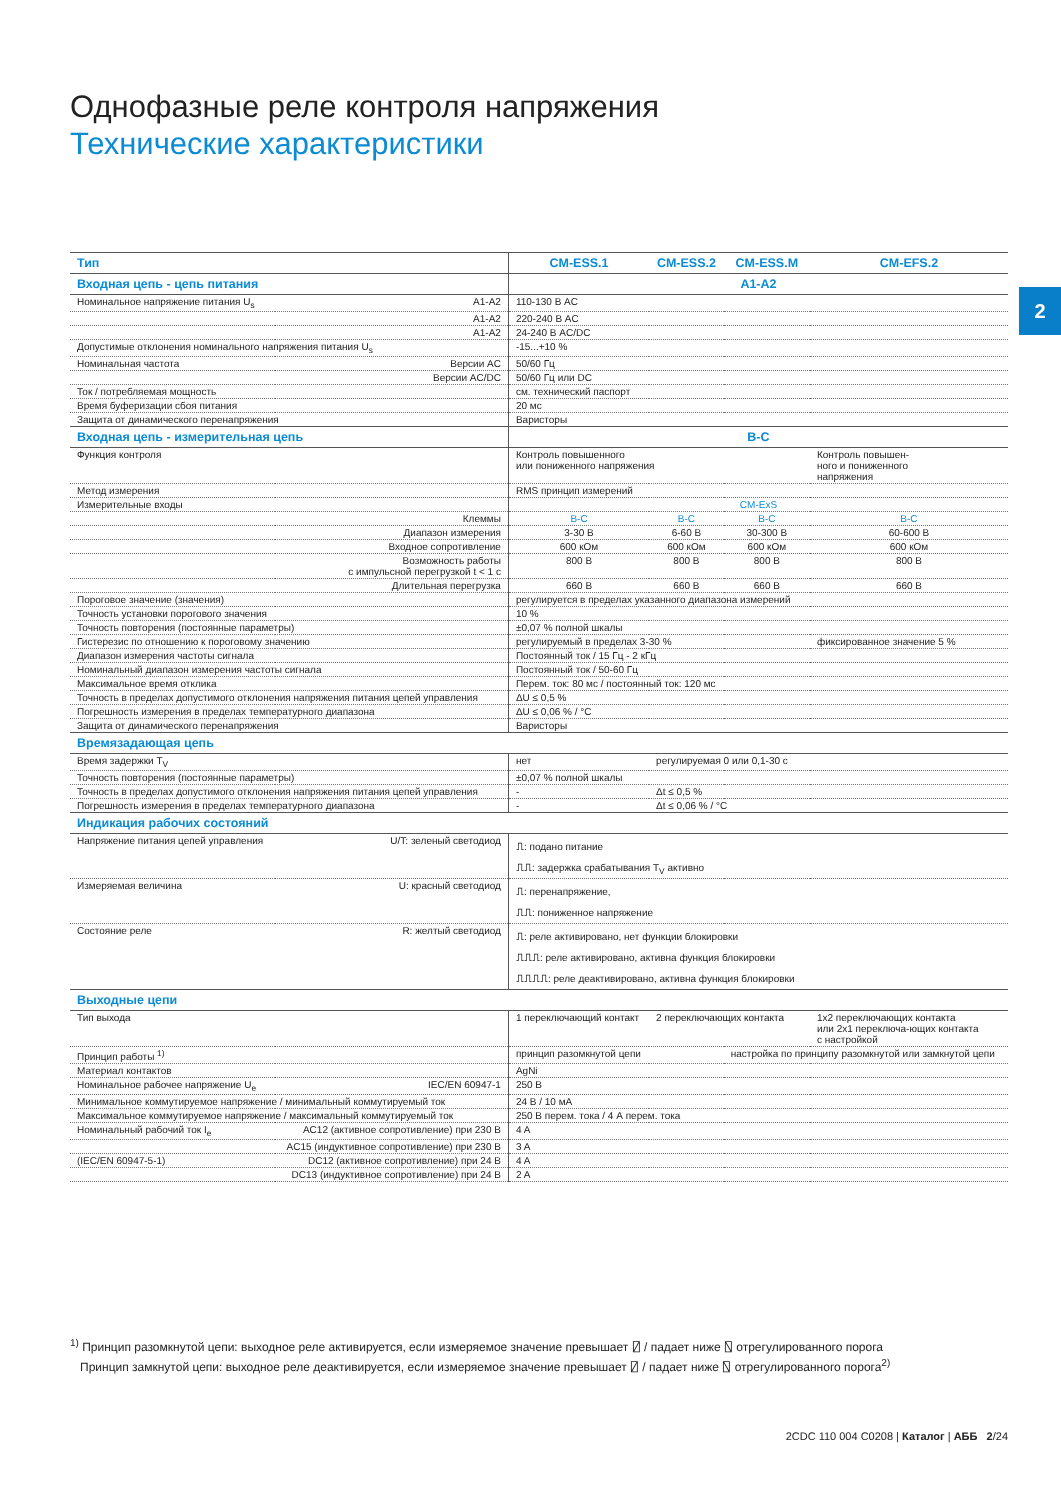Однофазные реле контроля напряжения
Технические характеристики
2
| Тип | | CM-ESS.1 | CM-ESS.2 | CM-ESS.M | CM-EFS.2 |
| --- | --- | --- | --- | --- | --- |
| Входная цепь - цепь питания | | A1-A2 | | | |
| Номинальное напряжение питания U<sub>s</sub> | A1-A2 | 110-130 В AC | | | |
| | A1-A2 | 220-240 В AC | | | |
| | A1-A2 | 24-240 В AC/DC | | | |
| Допустимые отклонения номинального напряжения питания U<sub>s</sub> | | -15...+10 % | | | |
| Номинальная частота | Версии AC | 50/60 Гц | | | |
| | Версии AC/DC | 50/60 Гц или DC | | | |
| Ток / потребляемая мощность | | см. технический паспорт | | | |
| Время буферизации сбоя питания | | 20 мс | | | |
| Защита от динамического перенапряжения | | Варисторы | | | |
| Входная цепь - измерительная цепь | | B-C | | | |
| Функция контроля | | Контроль повышенного или пониженного напряжения | | | Контроль повышен- ного и пониженного напряжения |
| Метод измерения | | RMS принцип измерений | | | |
| Измерительные входы | | CM-ExS | | | |
| | Клеммы | B-C | B-C | B-C | B-C |
| | Диапазон измерения | 3-30 В | 6-60 В | 30-300 В | 60-600 В |
| | Входное сопротивление | 600 кОм | 600 кОм | 600 кОм | 600 кОм |
| | Возможность работы с импульсной перегрузкой t < 1 с | 800 В | 800 В | 800 В | 800 В |
| | Длительная перегрузка | 660 В | 660 В | 660 В | 660 В |
| Пороговое значение (значения) | | регулируется в пределах указанного диапазона измерений | | | |
| Точность установки порогового значения | | 10 % | | | |
| Точность повторения (постоянные параметры) | | ±0,07 % полной шкалы | | | |
| Гистерезис по отношению к пороговому значению | | регулируемый в пределах 3-30 % | | | фиксированное значение 5 % |
| Диапазон измерения частоты сигнала | | Постоянный ток / 15 Гц - 2 кГц | | | |
| Номинальный диапазон измерения частоты сигнала | | Постоянный ток / 50-60 Гц | | | |
| Максимальное время отклика | | Перем. ток: 80 мс / постоянный ток: 120 мс | | | |
| Точность в пределах допустимого отклонения напряжения питания цепей управления | | ΔU ≤ 0,5 % | | | |
| Погрешность измерения в пределах температурного диапазона | | ΔU ≤ 0,06 % / °C | | | |
| Защита от динамического перенапряжения | | Варисторы | | | |
| Времязадающая цепь | | | | | |
| Время задержки T<sub>V</sub> | | нет | регулируемая 0 или 0,1-30 с | | |
| Точность повторения (постоянные параметры) | | ±0,07 % полной шкалы | | | |
| Точность в пределах допустимого отклонения напряжения питания цепей управления | | - | Δt ≤ 0,5 % | | |
| Погрешность измерения в пределах температурного диапазона | | - | Δt ≤ 0,06 % / °C | | |
| Индикация рабочих состояний | | | | | |
| Напряжение питания цепей управления | U/T: зеленый светодиод | ⎍: подано питание ⎍⎍: задержка срабатывания T<sub>V</sub> активно | | | |
| Измеряемая величина | U: красный светодиод | ⎍: перенапряжение, ⎍⎍: пониженное напряжение | | | |
| Состояние реле | R: желтый светодиод | ⎍: реле активировано, нет функции блокировки ⎍⎍⎍: реле активировано, активна функция блокировки ⎍⎍⎍⎍: реле деактивировано, активна функция блокировки | | | |
| Выходные цепи | | | | | |
| Тип выхода | | 1 переключающий контакт | 2 переключающих контакта | | 1x2 переключающих контакта или 2x1 переключа-ющих контакта с настройкой |
| Принцип работы <sup>1)</sup> | | принцип разомкнутой цепи | | настройка по принципу разомкнутой или замкнутой цепи | |
| Материал контактов | | AgNi | | | |
| Номинальное рабочее напряжение U<sub>e</sub> | IEC/EN 60947-1 | 250 В | | | |
| Минимальное коммутируемое напряжение / минимальный коммутируемый ток | | 24 В / 10 мА | | | |
| Максимальное коммутируемое напряжение / максимальный коммутируемый ток | | 250 В перем. тока / 4 А перем. тока | | | |
| Номинальный рабочий ток I<sub>e</sub> | AC12 (активное сопротивление) при 230 В | 4 A | | | |
| | AC15 (индуктивное сопротивление) при 230 В | 3 A | | | |
| (IEC/EN 60947-5-1) | DC12 (активное сопротивление) при 24 В | 4 A | | | |
| | DC13 (индуктивное сопротивление) при 24 В | 2 A | | | |
<sup>1)</sup> Принцип разомкнутой цепи: выходное реле активируется, если измеряемое значение превышает ⍁ / падает ниже ⍂ отрегулированного порога
Принцип замкнутой цепи: выходное реле деактивируется, если измеряемое значение превышает ⍁ / падает ниже ⍂ отрегулированного порога<sup>2)</sup>
2CDC 110 004 C0208 | Каталог | АББ 2/24